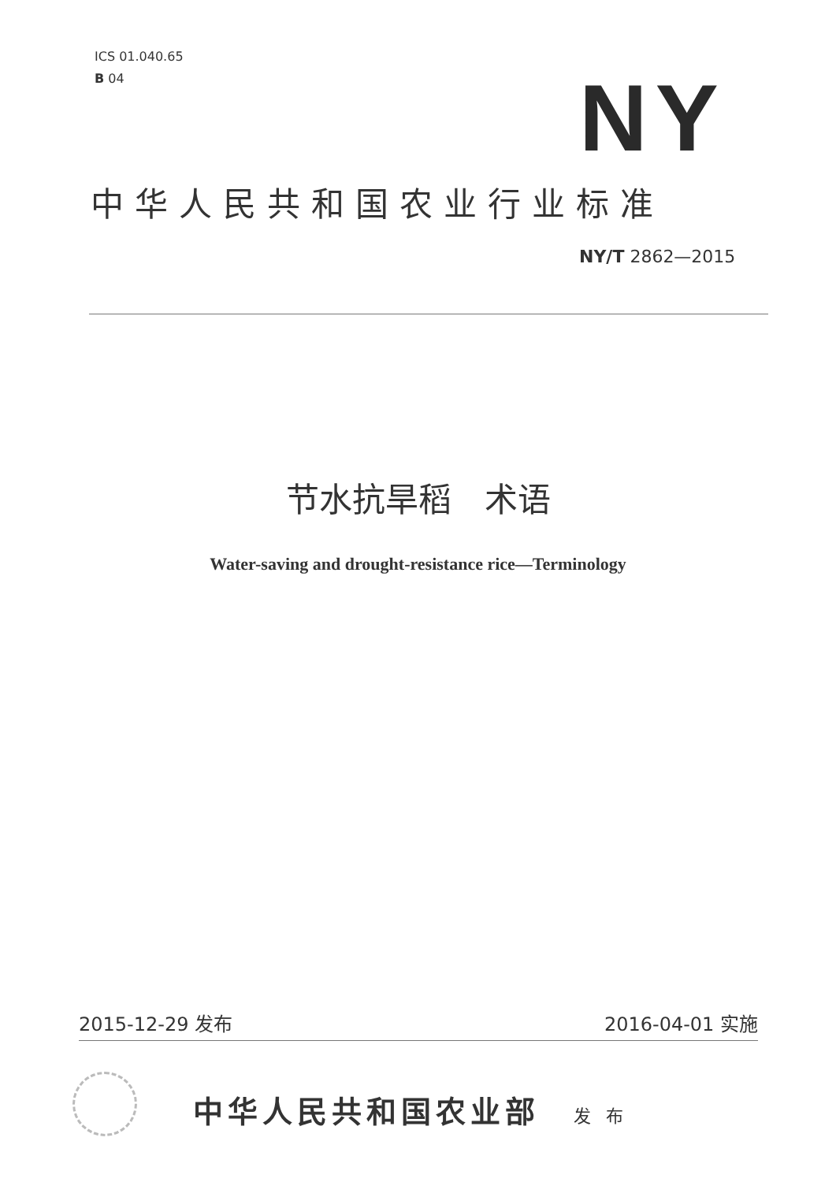ICS 01.040.65
B 04
NY
中华人民共和国农业行业标准
NY/T 2862—2015
节水抗旱稻　术语
Water-saving and drought-resistance rice—Terminology
2015-12-29 发布 2016-04-01 实施
中华人民共和国农业部 发 布